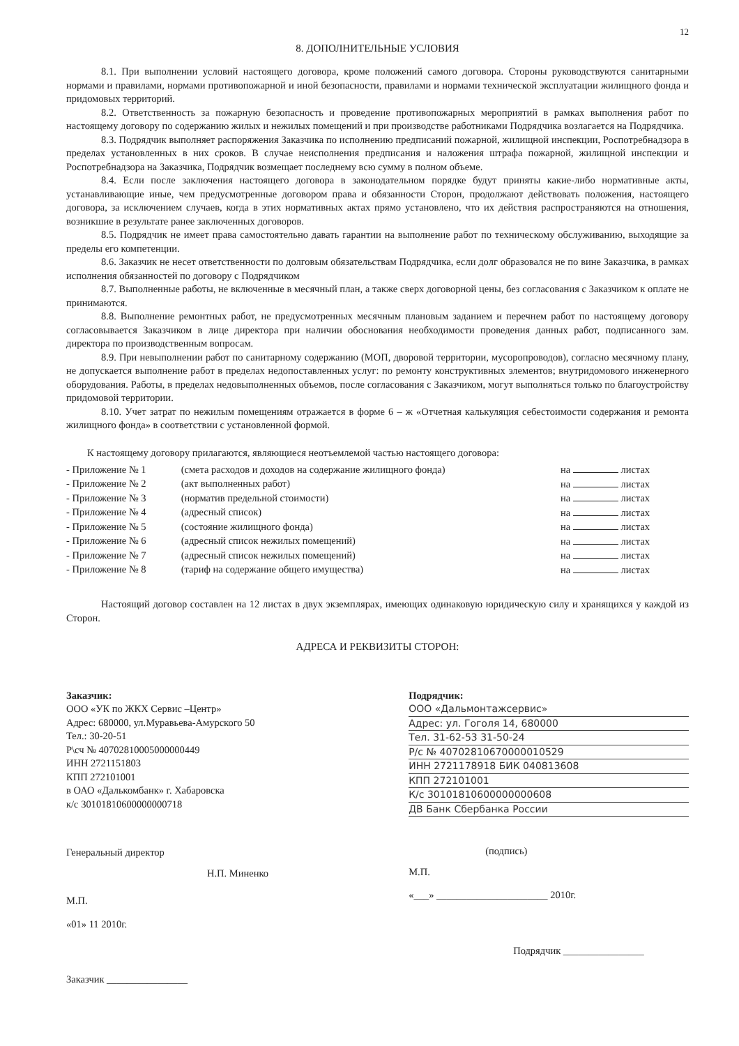12
8. ДОПОЛНИТЕЛЬНЫЕ УСЛОВИЯ
8.1. При выполнении условий настоящего договора, кроме положений самого договора. Стороны руководствуются санитарными нормами и правилами, нормами противопожарной и иной безопасности, правилами и нормами технической эксплуатации жилищного фонда и придомовых территорий.
8.2. Ответственность за пожарную безопасность и проведение противопожарных мероприятий в рамках выполнения работ по настоящему договору по содержанию жилых и нежилых помещений и при производстве работниками Подрядчика возлагается на Подрядчика.
8.3. Подрядчик выполняет распоряжения Заказчика по исполнению предписаний пожарной, жилищной инспекции, Роспотребнадзора в пределах установленных в них сроков. В случае неисполнения предписания и наложения штрафа пожарной, жилищной инспекции и Роспотребнадзора на Заказчика, Подрядчик возмещает последнему всю сумму в полном объеме.
8.4. Если после заключения настоящего договора в законодательном порядке будут приняты какие-либо нормативные акты, устанавливающие иные, чем предусмотренные договором права и обязанности Сторон, продолжают действовать положения, настоящего договора, за исключением случаев, когда в этих нормативных актах прямо установлено, что их действия распространяются на отношения, возникшие в результате ранее заключенных договоров.
8.5. Подрядчик не имеет права самостоятельно давать гарантии на выполнение работ по техническому обслуживанию, выходящие за пределы его компетенции.
8.6. Заказчик не несет ответственности по долговым обязательствам Подрядчика, если долг образовался не по вине Заказчика, в рамках исполнения обязанностей по договору с Подрядчиком
8.7. Выполненные работы, не включенные в месячный план, а также сверх договорной цены, без согласования с Заказчиком к оплате не принимаются.
8.8. Выполнение ремонтных работ, не предусмотренных месячным плановым заданием и перечнем работ по настоящему договору согласовывается Заказчиком в лице директора при наличии обоснования необходимости проведения данных работ, подписанного зам. директора по производственным вопросам.
8.9. При невыполнении работ по санитарному содержанию (МОП, дворовой территории, мусоропроводов), согласно месячному плану, не допускается выполнение работ в пределах недопоставленных услуг: по ремонту конструктивных элементов; внутридомового инженерного оборудования. Работы, в пределах недовыполненных объемов, после согласования с Заказчиком, могут выполняться только по благоустройству придомовой территории.
8.10. Учет затрат по нежилым помещениям отражается в форме 6 – ж «Отчетная калькуляция себестоимости содержания и ремонта жилищного фонда» в соответствии с установленной формой.
К настоящему договору прилагаются, являющиеся неотъемлемой частью настоящего договора:
| - Приложение № 1 | (смета расходов и доходов на содержание жилищного фонда) | на листах |
| - Приложение № 2 | (акт выполненных работ) | на листах |
| - Приложение № 3 | (норматив предельной стоимости) | на листах |
| - Приложение № 4 | (адресный список) | на листах |
| - Приложение № 5 | (состояние жилищного фонда) | на листах |
| - Приложение № 6 | (адресный список нежилых помещений) | на листах |
| - Приложение № 7 | (адресный список нежилых помещений) | на листах |
| - Приложение № 8 | (тариф на содержание общего имущества) | на листах |
Настоящий договор составлен на 12 листах в двух экземплярах, имеющих одинаковую юридическую силу и хранящихся у каждой из Сторон.
АДРЕСА И РЕКВИЗИТЫ СТОРОН:
Заказчик:
ООО «УК по ЖКХ Сервис –Центр»
Адрес: 680000, ул.Муравьева-Амурского 50
Тел.: 30-20-51
Р\сч № 40702810005000000449
ИНН 2721151803
КПП 272101001
в ОАО «Далькомбанк» г. Хабаровска
к/с 30101810600000000718
Генеральный директор
Н.П. Миненко
М.П.
«01» 11 2010г.
Заказчик ________________
Подрядчик:
ООО «Дальмонтажсервис»
Адрес: ул. Гоголя 14, 680000
Тел. 31-62-53 31-50-24
Р/с № 40702810670000010529
ИНН 2721178918 БИК 040813608
КПП 272101001
К/с 30101810600000000608
ДВ Банк Сбербанка России
(подпись)
М.П.
«___» ______________________ 2010г.
Подрядчик ________________